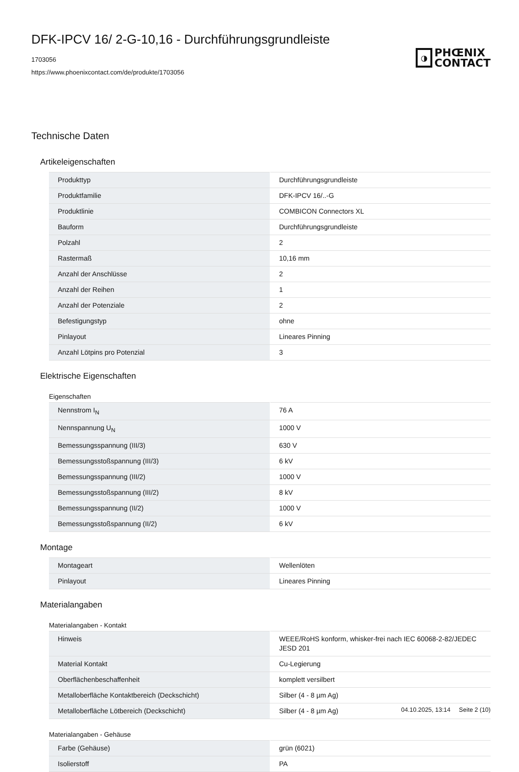DFK-IPCV 16/ 2-G-10,16 - Durchführungsgrundleiste
1703056
https://www.phoenixcontact.com/de/produkte/1703056
◑
PHŒNIX
CONTACT
Technische Daten
Artikeleigenschaften
| Produkttyp | Durchführungsgrundleiste |
| Produktfamilie | DFK-IPCV 16/..-G |
| Produktlinie | COMBICON Connectors XL |
| Bauform | Durchführungsgrundleiste |
| Polzahl | 2 |
| Rastermaß | 10,16 mm |
| Anzahl der Anschlüsse | 2 |
| Anzahl der Reihen | 1 |
| Anzahl der Potenziale | 2 |
| Befestigungstyp | ohne |
| Pinlayout | Lineares Pinning |
| Anzahl Lötpins pro Potenzial | 3 |
Elektrische Eigenschaften
Eigenschaften
| Nennstrom I<sub>N</sub> | 76 A |
| Nennspannung U<sub>N</sub> | 1000 V |
| Bemessungsspannung (III/3) | 630 V |
| Bemessungsstoßspannung (III/3) | 6 kV |
| Bemessungsspannung (III/2) | 1000 V |
| Bemessungsstoßspannung (III/2) | 8 kV |
| Bemessungsspannung (II/2) | 1000 V |
| Bemessungsstoßspannung (II/2) | 6 kV |
Montage
| Montageart | Wellenlöten |
| Pinlayout | Lineares Pinning |
Materialangaben
Materialangaben - Kontakt
| Hinweis | WEEE/RoHS konform, whisker-frei nach IEC 60068-2-82/JEDEC JESD 201 |
| Material Kontakt | Cu-Legierung |
| Oberflächenbeschaffenheit | komplett versilbert |
| Metalloberfläche Kontaktbereich (Deckschicht) | Silber (4 - 8 µm Ag) |
| Metalloberfläche Lötbereich (Deckschicht) | Silber (4 - 8 µm Ag) |
Materialangaben - Gehäuse
| Farbe (Gehäuse) | grün (6021) |
| Isolierstoff | PA |
04.10.2025, 13:14 Seite 2 (10)